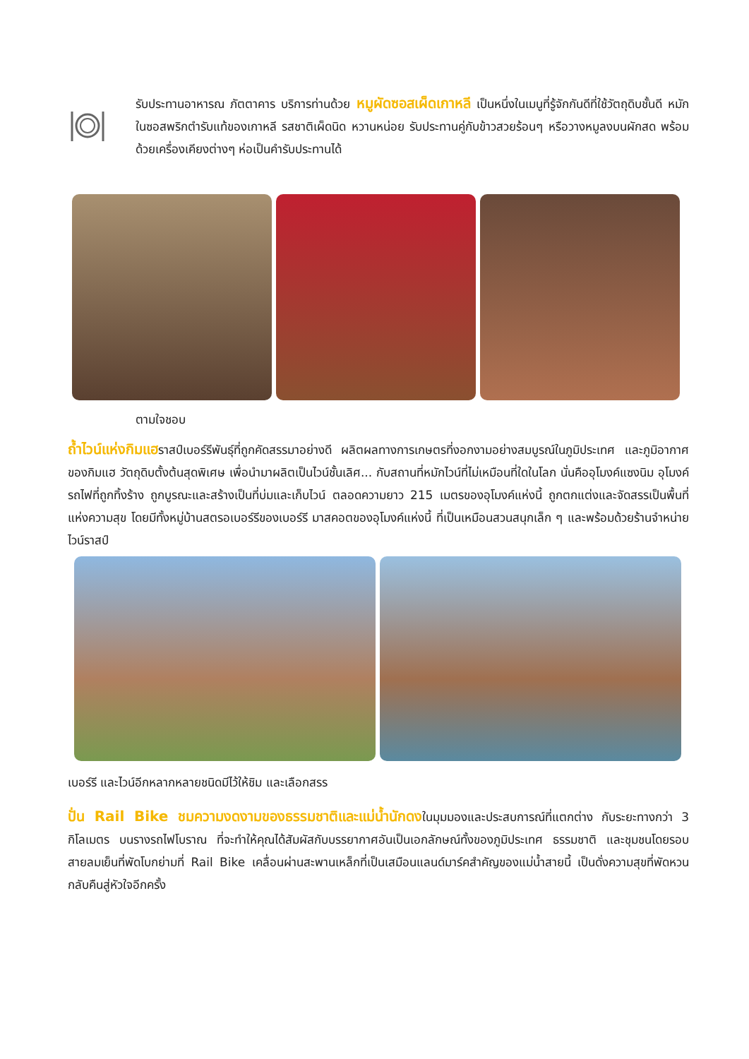รับประทานอาหารณ ภัตตาคาร บริการท่านด้วย หมูผัดซอสเผ็ดเกาหลี เป็นหนึ่งในเมนูที่รู้จักกันดีที่ใช้วัตถุดิบชั้นดี หมักในซอสพริกตำรับแท้ของเกาหลี รสชาติเผ็ดนิด หวานหน่อย รับประทานคู่กับข้าวสวยร้อนๆ หรือวางหมูลงบนผักสด พร้อมด้วยเครื่องเคียงต่างๆ ห่อเป็นคำรับประทานได้
ตามใจชอบ
ถ้ำไวน์แห่งกิมแฮราสป์เบอร์รีพันธุ์ที่ถูกคัดสรรมาอย่างดี ผลิตผลทางการเกษตรที่งอกงามอย่างสมบูรณ์ในภูมิประเทศ และภูมิอากาศของกิมแฮ วัตถุดิบตั้งต้นสุดพิเศษ เพื่อนำมาผลิตเป็นไวน์ชั้นเลิศ... กับสถานที่หมักไวน์ที่ไม่เหมือนที่ใดในโลก นั่นคืออุโมงค์แซงนิม อุโมงค์รถไฟที่ถูกทิ้งร้าง ถูกบูรณะและสร้างเป็นที่บ่มและเก็บไวน์ ตลอดความยาว 215 เมตรของอุโมงค์แห่งนี้ ถูกตกแต่งและจัดสรรเป็นพื้นที่แห่งความสุข โดยมีทั้งหมู่บ้านสตรอเบอร์รีของเบอร์รี มาสคอตของอุโมงค์แห่งนี้ ที่เป็นเหมือนสวนสนุกเล็ก ๆ และพร้อมด้วยร้านจำหน่ายไวน์ราสป์
เบอร์รี และไวน์อีกหลากหลายชนิดมีไว้ให้ชิม และเลือกสรร
ปั่น Rail Bike ชมความงดงามของธรรมชาติและแม่น้ำนักดงในมุมมองและประสบการณ์ที่แตกต่าง กับระยะทางกว่า 3 กิโลเมตร บนรางรถไฟโบราณ ที่จะทำให้คุณได้สัมผัสกับบรรยากาศอันเป็นเอกลักษณ์ทั้งของภูมิประเทศ ธรรมชาติ และชุมชนโดยรอบ สายลมเย็นที่พัดโบกย่ามที่ Rail Bike เคลื่อนผ่านสะพานเหล็กที่เป็นเสมือนแลนด์มาร์คสำคัญของแม่น้ำสายนี้ เป็นดั่งความสุขที่พัดหวนกลับคืนสู่หัวใจอีกครั้ง